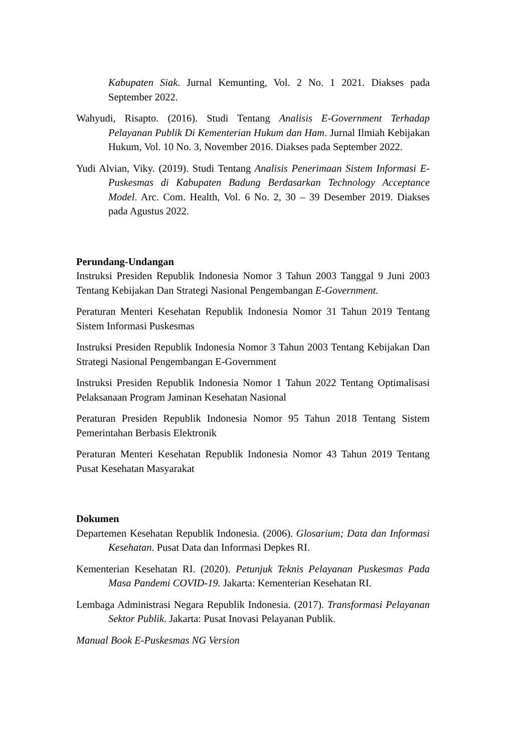Kabupaten Siak. Jurnal Kemunting, Vol. 2 No. 1 2021. Diakses pada September 2022.
Wahyudi, Risapto. (2016). Studi Tentang Analisis E-Government Terhadap Pelayanan Publik Di Kementerian Hukum dan Ham. Jurnal Ilmiah Kebijakan Hukum, Vol. 10 No. 3, November 2016. Diakses pada September 2022.
Yudi Alvian, Viky. (2019). Studi Tentang Analisis Penerimaan Sistem Informasi E-Puskesmas di Kabupaten Badung Berdasarkan Technology Acceptance Model. Arc. Com. Health, Vol. 6 No. 2, 30 – 39 Desember 2019. Diakses pada Agustus 2022.
Perundang-Undangan
Instruksi Presiden Republik Indonesia Nomor 3 Tahun 2003 Tanggal 9 Juni 2003 Tentang Kebijakan Dan Strategi Nasional Pengembangan E-Government.
Peraturan Menteri Kesehatan Republik Indonesia Nomor 31 Tahun 2019 Tentang Sistem Informasi Puskesmas
Instruksi Presiden Republik Indonesia Nomor 3 Tahun 2003 Tentang Kebijakan Dan Strategi Nasional Pengembangan E-Government
Instruksi Presiden Republik Indonesia Nomor 1 Tahun 2022 Tentang Optimalisasi Pelaksanaan Program Jaminan Kesehatan Nasional
Peraturan Presiden Republik Indonesia Nomor 95 Tahun 2018 Tentang Sistem Pemerintahan Berbasis Elektronik
Peraturan Menteri Kesehatan Republik Indonesia Nomor 43 Tahun 2019 Tentang Pusat Kesehatan Masyarakat
Dokumen
Departemen Kesehatan Republik Indonesia. (2006). Glosarium; Data dan Informasi Kesehatan. Pusat Data dan Informasi Depkes RI.
Kementerian Kesehatan RI. (2020). Petunjuk Teknis Pelayanan Puskesmas Pada Masa Pandemi COVID-19. Jakarta: Kementerian Kesehatan RI.
Lembaga Administrasi Negara Republik Indonesia. (2017). Transformasi Pelayanan Sektor Publik. Jakarta: Pusat Inovasi Pelayanan Publik.
Manual Book E-Puskesmas NG Version